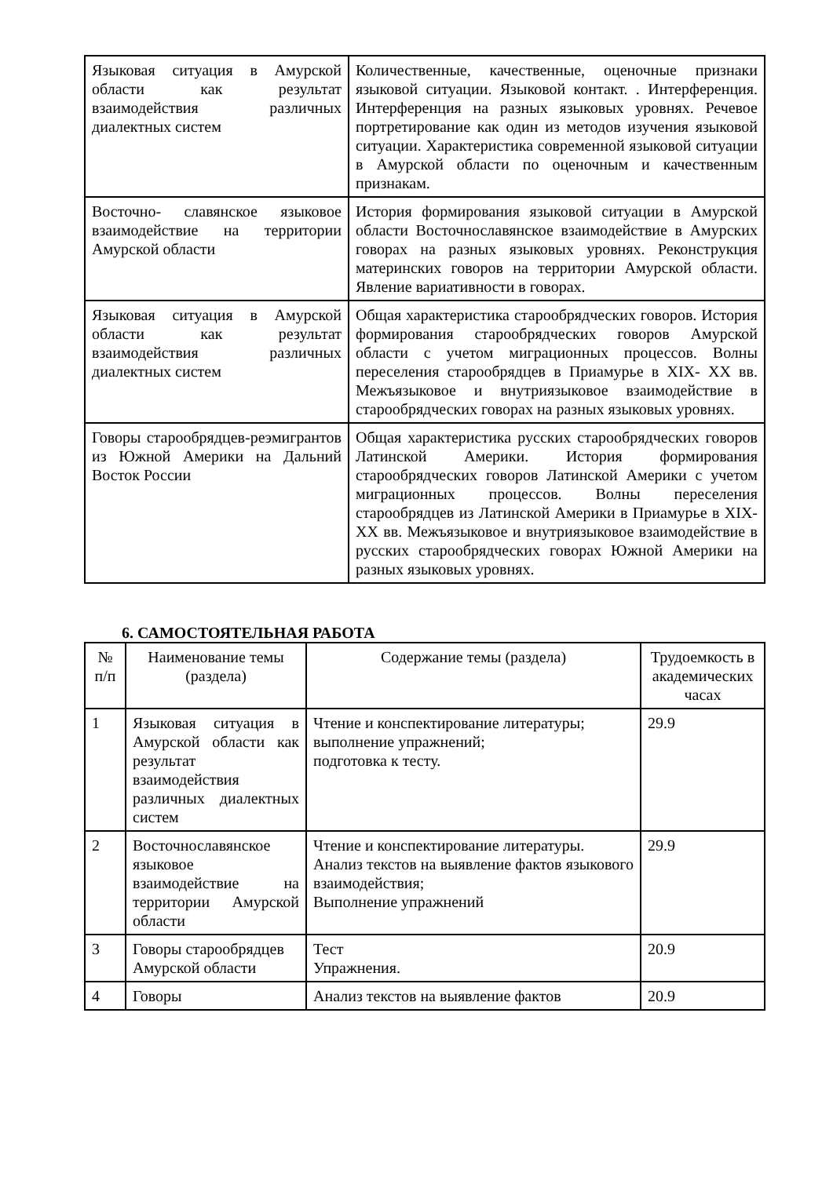| Языковая ситуация в Амурской области как результат взаимодействия различных диалектных систем | Количественные, качественные, оценочные признаки языковой ситуации. Языковой контакт. . Интерференция. Интерференция на разных языковых уровнях. Речевое портретирование как один из методов изучения языковой ситуации. Характеристика современной языковой ситуации в Амурской области по оценочным и качественным признакам. |
| Восточно- славянское языковое взаимодействие на территории Амурской области | История формирования языковой ситуации в Амурской области Восточнославянское взаимодействие в Амурских говорах на разных языковых уровнях. Реконструкция материнских говоров на территории Амурской области. Явление вариативности в говорах. |
| Языковая ситуация в Амурской области как результат взаимодействия различных диалектных систем | Общая характеристика старообрядческих говоров. История формирования старообрядческих говоров Амурской области с учетом миграционных процессов. Волны переселения старообрядцев в Приамурье в XIX- XX вв. Межъязыковое и внутриязыковое взаимодействие в старообрядческих говорах на разных языковых уровнях. |
| Говоры старообрядцев-реэмигрантов из Южной Америки на Дальний Восток России | Общая характеристика русских старообрядческих говоров Латинской Америки. История формирования старообрядческих говоров Латинской Америки с учетом миграционных процессов. Волны переселения старообрядцев из Латинской Америки в Приамурье в XIX- XX вв. Межъязыковое и внутриязыковое взаимодействие в русских старообрядческих говорах Южной Америки на разных языковых уровнях. |
6. САМОСТОЯТЕЛЬНАЯ РАБОТА
| № п/п | Наименование темы (раздела) | Содержание темы (раздела) | Трудоемкость в академических часах |
| --- | --- | --- | --- |
| 1 | Языковая ситуация в Амурской области как результат взаимодействия различных диалектных систем | Чтение и конспектирование литературы; выполнение упражнений; подготовка к тесту. | 29.9 |
| 2 | Восточнославянское языковое взаимодействие на территории Амурской области | Чтение и конспектирование литературы. Анализ текстов на выявление фактов языкового взаимодействия; Выполнение упражнений | 29.9 |
| 3 | Говоры старообрядцев Амурской области | Тест Упражнения. | 20.9 |
| 4 | Говоры | Анализ текстов на выявление фактов | 20.9 |